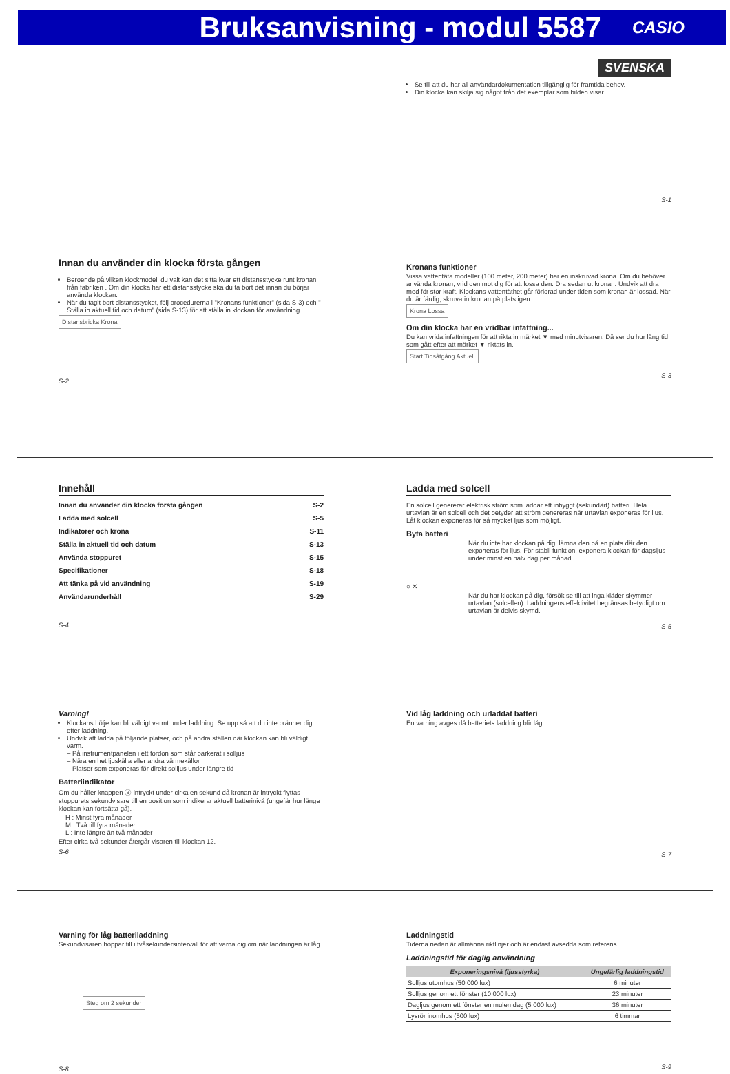Bruksanvisning - modul 5587
CASIO
SVENSKA
Se till att du har all användardokumentation tillgänglig för framtida behov.
Din klocka kan skilja sig något från det exemplar som bilden visar.
S-1
Innan du använder din klocka första gången
Beroende på vilken klockmodell du valt kan det sitta kvar ett distansstycke runt kronan från fabriken . Om din klocka har ett distansstycke ska du ta bort det innan du börjar använda klockan.
När du tagit bort distansstycket, följ procedurerna i "Kronans funktioner" (sida S-3) och " Ställa in aktuell tid och datum" (sida S-13) för att ställa in klockan för användning.
Distansbricka Krona
S-2
Kronans funktioner
Vissa vattentäta modeller (100 meter, 200 meter) har en inskruvad krona. Om du behöver använda kronan, vrid den mot dig för att lossa den. Dra sedan ut kronan. Undvik att dra med för stor kraft. Klockans vattentäthet går förlorad under tiden som kronan är lossad. När du är färdig, skruva in kronan på plats igen.
Krona Lossa
Om din klocka har en vridbar infattning...
Du kan vrida infattningen för att rikta in märket ▼ med minutvisaren. Då ser du hur lång tid som gått efter att märket ▼ riktats in.
Start Tidsåtgång Aktuell
S-3
Innehåll
Innan du använder din klocka första gången S-2
Ladda med solcell S-5
Indikatorer och krona S-11
Ställa in aktuell tid och datum S-13
Använda stoppuret S-15
Specifikationer S-18
Att tänka på vid användning S-19
Användarunderhåll S-29
S-4
Ladda med solcell
En solcell genererar elektrisk ström som laddar ett inbyggt (sekundärt) batteri. Hela urtavlan är en solcell och det betyder att ström genereras när urtavlan exponeras för ljus. Låt klockan exponeras för så mycket ljus som möjligt.
Byta batteri
När du inte har klockan på dig, lämna den på en plats där den exponeras för ljus. För stabil funktion, exponera klockan för dagsljus under minst en halv dag per månad.
○ ✕
När du har klockan på dig, försök se till att inga kläder skymmer urtavlan (solcellen). Laddningens effektivitet begränsas betydligt om urtavlan är delvis skymd.
S-5
Varning!
Klockans hölje kan bli väldigt varmt under laddning. Se upp så att du inte bränner dig efter laddning.
Undvik att ladda på följande platser, och på andra ställen där klockan kan bli väldigt varm.
– På instrumentpanelen i ett fordon som står parkerat i solljus
– Nära en het ljuskälla eller andra värmekällor
– Platser som exponeras för direkt solljus under längre tid
Batteriindikator
Om du håller knappen Ⓑ intryckt under cirka en sekund då kronan är intryckt flyttas stoppurets sekundvisare till en position som indikerar aktuell batterinivå (ungefär hur länge klockan kan fortsätta gå).
H : Minst fyra månader
M : Två till fyra månader
L : Inte längre än två månader
Efter cirka två sekunder återgår visaren till klockan 12.
S-6
Vid låg laddning och urladdat batteri
En varning avges då batteriets laddning blir låg.
S-7
Varning för låg batteriladdning
Sekundvisaren hoppar till i tvåsekundersintervall för att varna dig om när laddningen är låg.
Steg om 2 sekunder
S-8
Laddningstid
Tiderna nedan är allmänna riktlinjer och är endast avsedda som referens.
Laddningstid för daglig användning
| Exponeringsnivå (ljusstyrka) | Ungefärlig laddningstid |
| --- | --- |
| Solljus utomhus (50 000 lux) | 6 minuter |
| Solljus genom ett fönster (10 000 lux) | 23 minuter |
| Dagljus genom ett fönster en mulen dag (5 000 lux) | 36 minuter |
| Lysrör inomhus (500 lux) | 6 timmar |
S-9